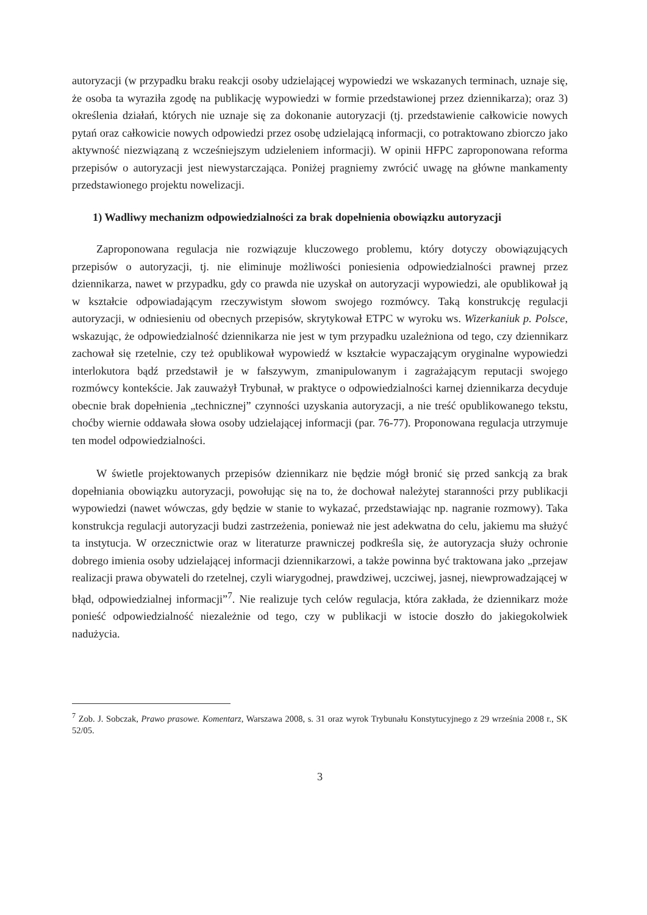autoryzacji (w przypadku braku reakcji osoby udzielającej wypowiedzi we wskazanych terminach, uznaje się, że osoba ta wyraziła zgodę na publikację wypowiedzi w formie przedstawionej przez dziennikarza); oraz 3) określenia działań, których nie uznaje się za dokonanie autoryzacji (tj. przedstawienie całkowicie nowych pytań oraz całkowicie nowych odpowiedzi przez osobę udzielającą informacji, co potraktowano zbiorczo jako aktywność niezwiązaną z wcześniejszym udzieleniem informacji). W opinii HFPC zaproponowana reforma przepisów o autoryzacji jest niewystarczająca. Poniżej pragniemy zwrócić uwagę na główne mankamenty przedstawionego projektu nowelizacji.
1) Wadliwy mechanizm odpowiedzialności za brak dopełnienia obowiązku autoryzacji
Zaproponowana regulacja nie rozwiązuje kluczowego problemu, który dotyczy obowiązujących przepisów o autoryzacji, tj. nie eliminuje możliwości poniesienia odpowiedzialności prawnej przez dziennikarza, nawet w przypadku, gdy co prawda nie uzyskał on autoryzacji wypowiedzi, ale opublikował ją w kształcie odpowiadającym rzeczywistym słowom swojego rozmówcy. Taką konstrukcję regulacji autoryzacji, w odniesieniu od obecnych przepisów, skrytykował ETPC w wyroku ws. Wizerkaniuk p. Polsce, wskazując, że odpowiedzialność dziennikarza nie jest w tym przypadku uzależniona od tego, czy dziennikarz zachował się rzetelnie, czy też opublikował wypowiedź w kształcie wypaczającym oryginalne wypowiedzi interlokutora bądź przedstawił je w fałszywym, zmanipulowanym i zagrażającym reputacji swojego rozmówcy kontekście. Jak zauważył Trybunał, w praktyce o odpowiedzialności karnej dziennikarza decyduje obecnie brak dopełnienia „technicznej” czynności uzyskania autoryzacji, a nie treść opublikowanego tekstu, choćby wiernie oddawała słowa osoby udzielającej informacji (par. 76-77). Proponowana regulacja utrzymuje ten model odpowiedzialności.
W świetle projektowanych przepisów dziennikarz nie będzie mógł bronić się przed sankcją za brak dopełniania obowiązku autoryzacji, powołując się na to, że dochował należytej staranności przy publikacji wypowiedzi (nawet wówczas, gdy będzie w stanie to wykazać, przedstawiając np. nagranie rozmowy). Taka konstrukcja regulacji autoryzacji budzi zastrzeżenia, ponieważ nie jest adekwatna do celu, jakiemu ma służyć ta instytucja. W orzecznictwie oraz w literaturze prawniczej podkreśla się, że autoryzacja służy ochronie dobrego imienia osoby udzielającej informacji dziennikarzowi, a także powinna być traktowana jako „przejaw realizacji prawa obywateli do rzetelnej, czyli wiarygodnej, prawdziwej, uczciwej, jasnej, niewprowadzającej w błąd, odpowiedzialnej informacji”<sup>7</sup>. Nie realizuje tych celów regulacja, która zakłada, że dziennikarz może ponieść odpowiedzialność niezależnie od tego, czy w publikacji w istocie doszło do jakiegokolwiek nadużycia.
<sup>7</sup> Zob. J. Sobczak, Prawo prasowe. Komentarz, Warszawa 2008, s. 31 oraz wyrok Trybunału Konstytucyjnego z 29 września 2008 r., SK 52/05.
3